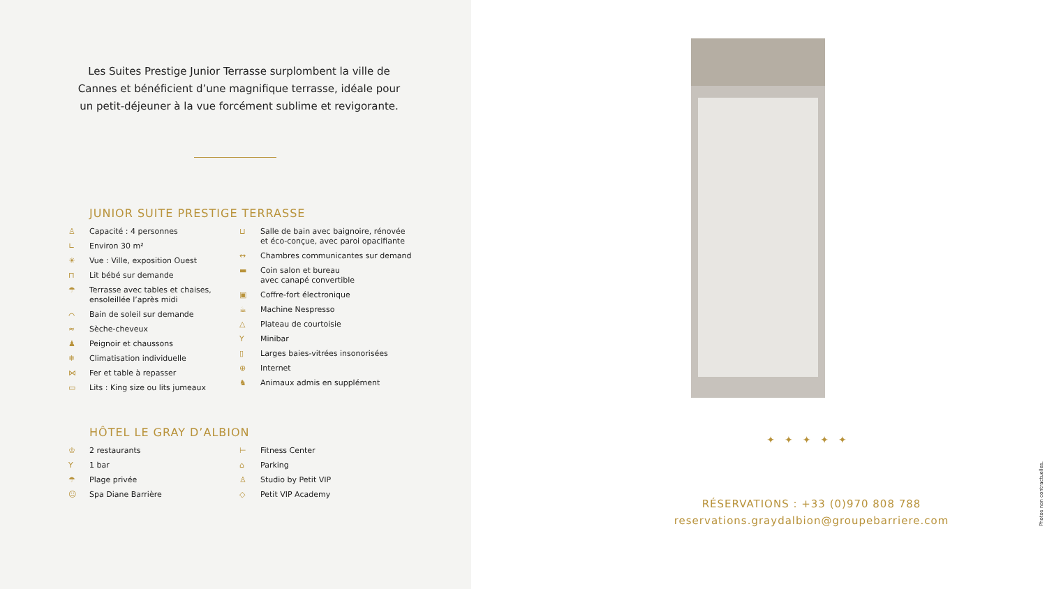Les Suites Prestige Junior Terrasse surplombent la ville de Cannes et bénéficient d’une magnifique terrasse, idéale pour un petit-déjeuner à la vue forcément sublime et revigorante.
JUNIOR SUITE PRESTIGE TERRASSE
♙ Capacité : 4 personnes
∟ Environ 30 m²
☀ Vue : Ville, exposition Ouest
⊓ Lit bébé sur demande
☂ Terrasse avec tables et chaises,
ensoleillée l’après midi
⌒ Bain de soleil sur demande
≈ Sèche-cheveux
♟ Peignoir et chaussons
❄ Climatisation individuelle
⋈ Fer et table à repasser
▭ Lits : King size ou lits jumeaux
⊔ Salle de bain avec baignoire, rénovée
et éco-conçue, avec paroi opacifiante
↔ Chambres communicantes sur demand
▬ Coin salon et bureau
avec canapé convertible
▣ Coffre-fort électronique
☕ Machine Nespresso
△ Plateau de courtoisie
Y Minibar
▯ Larges baies-vitrées insonorisées
⊕ Internet
♞ Animaux admis en supplément
HÔTEL LE GRAY D’ALBION
♔ 2 restaurants
Y 1 bar
☂ Plage privée
☺ Spa Diane Barrière
⊢ Fitness Center
⌂ Parking
♙ Studio by Petit VIP
◇ Petit VIP Academy
✦✦✦✦✦
RÉSERVATIONS : +33 (0)970 808 788
reservations.graydalbion@groupebarriere.com
Photos non contractuelles.